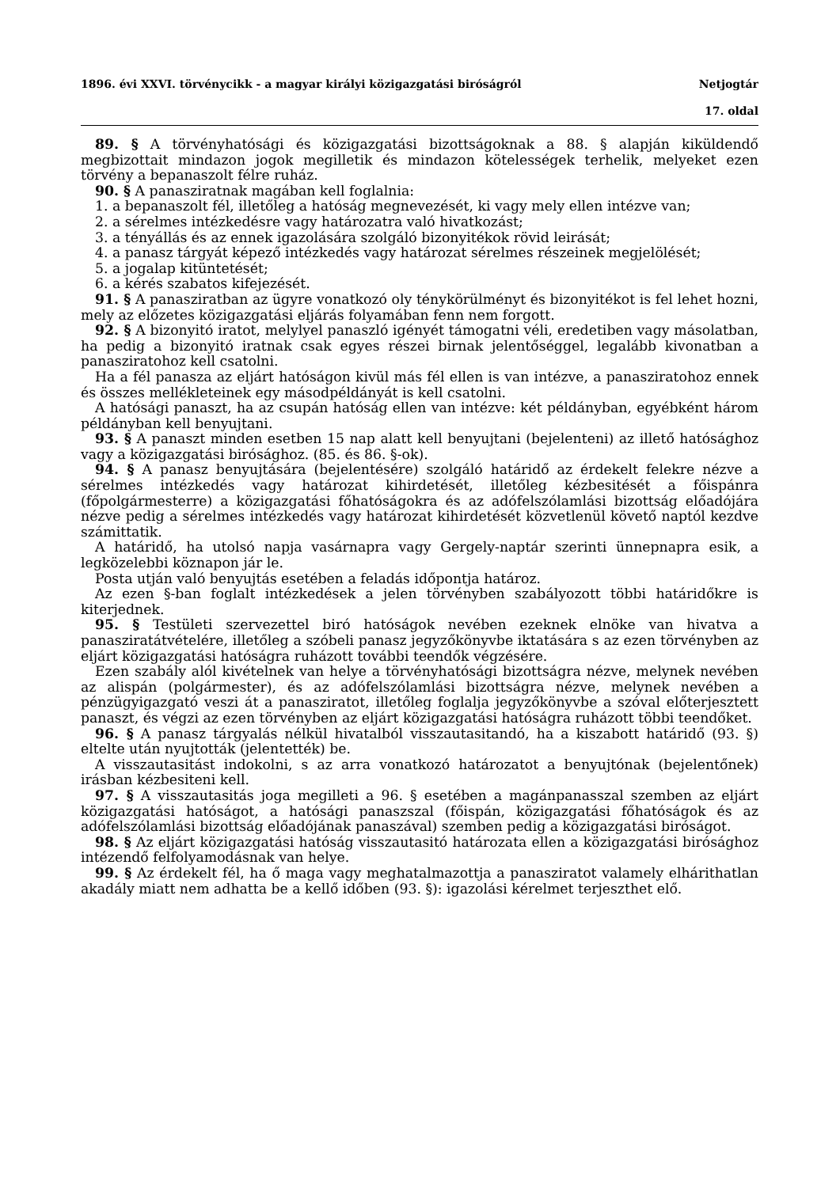1896. évi XXVI. törvénycikk - a magyar királyi közigazgatási biróságról Netjogtár
17. oldal
89. § A törvényhatósági és közigazgatási bizottságoknak a 88. § alapján kiküldendő megbizottait mindazon jogok megilletik és mindazon kötelességek terhelik, melyeket ezen törvény a bepanaszolt félre ruház.
90. § A panasziratnak magában kell foglalnia:
1. a bepanaszolt fél, illetőleg a hatóság megnevezését, ki vagy mely ellen intézve van;
2. a sérelmes intézkedésre vagy határozatra való hivatkozást;
3. a tényállás és az ennek igazolására szolgáló bizonyitékok rövid leirását;
4. a panasz tárgyát képező intézkedés vagy határozat sérelmes részeinek megjelölését;
5. a jogalap kitüntetését;
6. a kérés szabatos kifejezését.
91. § A panasziratban az ügyre vonatkozó oly ténykörülményt és bizonyitékot is fel lehet hozni, mely az előzetes közigazgatási eljárás folyamában fenn nem forgott.
92. § A bizonyitó iratot, melylyel panaszló igényét támogatni véli, eredetiben vagy másolatban, ha pedig a bizonyitó iratnak csak egyes részei birnak jelentőséggel, legalább kivonatban a panasziratohoz kell csatolni.
Ha a fél panasza az eljárt hatóságon kivül más fél ellen is van intézve, a panasziratohoz ennek és összes mellékleteinek egy másodpéldányát is kell csatolni.
A hatósági panaszt, ha az csupán hatóság ellen van intézve: két példányban, egyébként három példányban kell benyujtani.
93. § A panaszt minden esetben 15 nap alatt kell benyujtani (bejelenteni) az illető hatósághoz vagy a közigazgatási birósághoz. (85. és 86. §-ok).
94. § A panasz benyujtására (bejelentésére) szolgáló határidő az érdekelt felekre nézve a sérelmes intézkedés vagy határozat kihirdetését, illetőleg kézbesitését a főispánra (főpolgármesterre) a közigazgatási főhatóságokra és az adófelszólamlási bizottság előadójára nézve pedig a sérelmes intézkedés vagy határozat kihirdetését közvetlenül követő naptól kezdve számittatik.
A határidő, ha utolsó napja vasárnapra vagy Gergely-naptár szerinti ünnepnapra esik, a legközelebbi köznapon jár le.
Posta utján való benyujtás esetében a feladás időpontja határoz.
Az ezen §-ban foglalt intézkedések a jelen törvényben szabályozott többi határidőkre is kiterjednek.
95. § Testületi szervezettel biró hatóságok nevében ezeknek elnöke van hivatva a panasziratátvételére, illetőleg a szóbeli panasz jegyzőkönyvbe iktatására s az ezen törvényben az eljárt közigazgatási hatóságra ruházott további teendők végzésére.
Ezen szabály alól kivételnek van helye a törvényhatósági bizottságra nézve, melynek nevében az alispán (polgármester), és az adófelszólamlási bizottságra nézve, melynek nevében a pénzügyigazgató veszi át a panasziratot, illetőleg foglalja jegyzőkönyvbe a szóval előterjesztett panaszt, és végzi az ezen törvényben az eljárt közigazgatási hatóságra ruházott többi teendőket.
96. § A panasz tárgyalás nélkül hivatalból visszautasitandó, ha a kiszabott határidő (93. §) eltelte után nyujtották (jelentették) be.
A visszautasitást indokolni, s az arra vonatkozó határozatot a benyujtónak (bejelentőnek) irásban kézbesiteni kell.
97. § A visszautasitás joga megilleti a 96. § esetében a magánpanasszal szemben az eljárt közigazgatási hatóságot, a hatósági panaszszal (főispán, közigazgatási főhatóságok és az adófelszólamlási bizottság előadójának panaszával) szemben pedig a közigazgatási biróságot.
98. § Az eljárt közigazgatási hatóság visszautasitó határozata ellen a közigazgatási birósághoz intézendő felfolyamodásnak van helye.
99. § Az érdekelt fél, ha ő maga vagy meghatalmazottja a panasziratot valamely elhárithatlan akadály miatt nem adhatta be a kellő időben (93. §): igazolási kérelmet terjeszthet elő.